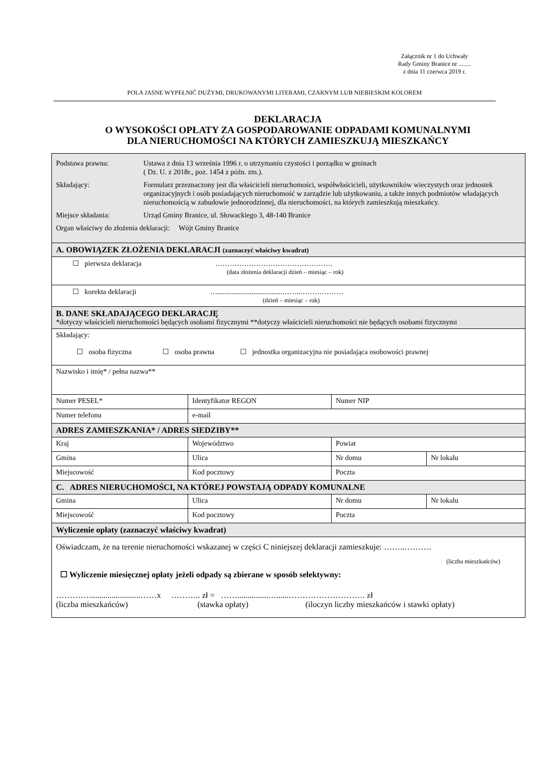Załącznik nr 1 do Uchwały
Rady Gminy Branice nr ........
z dnia 11 czerwca 2019 r.
POLA JASNE WYPEŁNIĆ DUŻYMI, DRUKOWANYMI LITERAMI, CZARNYM LUB NIEBIESKIM KOLOREM
DEKLARACJA
O WYSOKOŚCI OPŁATY ZA GOSPODAROWANIE ODPADAMI KOMUNALNYMI
DLA NIERUCHOMOŚCI NA KTÓRYCH ZAMIESZKUJĄ MIESZKAŃCY
| Podstawa prawna: Ustawa z dnia 13 września 1996 r. o utrzymaniu czystości i porządku w gminach ( Dz. U. z 2018r., poz. 1454 z późn. zm.). Składający: Formularz przeznaczony jest dla właścicieli nieruchomości, współwłaścicieli, użytkowników wieczystych oraz jednostek organizacyjnych i osób posiadających nieruchomość w zarządzie lub użytkowaniu, a także innych podmiotów władających nieruchomością w zabudowie jednorodzinnej, dla nieruchomości, na których zamieszkują mieszkańcy. Miejsce składania: Urząd Gminy Branice, ul. Słowackiego 3, 48-140 Branice Organ właściwy do złożenia deklaracji: Wójt Gminy Branice | | | |
| A. OBOWIĄZEK ZŁOŻENIA DEKLARACJI (zaznaczyć właściwy kwadrat) | | | |
| ☐ pierwsza deklaracja …………………………………………. (data złożenia deklaracji dzień – miesiąc – rok) | | | |
| ☐ korekta deklaracji …....................................……..……………… (dzień – miesiąc – rok) | | | |
| B. DANE SKŁADAJĄCEGO DEKLARACJĘ *dotyczy właścicieli nieruchomości będących osobami fizycznymi **dotyczy właścicieli nieruchomości nie będących osobami fizycznymi | | | |
| Składający: ☐ osoba fizyczna ☐ osoba prawna ☐ jednostka organizacyjna nie posiadająca osobowości prawnej | | | |
| Nazwisko i imię* / pełna nazwa** | | | |
| Numer PESEL* | Identyfikator REGON | Numer NIP | |
| Numer telefonu | e-mail | | |
| ADRES ZAMIESZKANIA* / ADRES SIEDZIBY** | | | |
| Kraj | Województwo | Powiat | |
| Gmina | Ulica | Nr domu | Nr lokalu |
| Miejscowość | Kod pocztowy | Poczta | |
| C. ADRES NIERUCHOMOŚCI, NA KTÓREJ POWSTAJĄ ODPADY KOMUNALNE | | | |
| Gmina | Ulica | Nr domu | Nr lokalu |
| Miejscowość | Kod pocztowy | Poczta | |
| Wyliczenie opłaty (zaznaczyć właściwy kwadrat) | | | |
| Oświadczam, że na terenie nieruchomości wskazanej w części C niniejszej deklaracji zamieszkuje: ……..………. (liczba mieszkańców) ☐ Wyliczenie miesięcznej opłaty jeżeli odpady są zbierane w sposób selektywny: ………….........................……x ……….. zł = ……...............…......………………………. zł (liczba mieszkańców) (stawka opłaty) (iloczyn liczby mieszkańców i stawki opłaty) | | | |